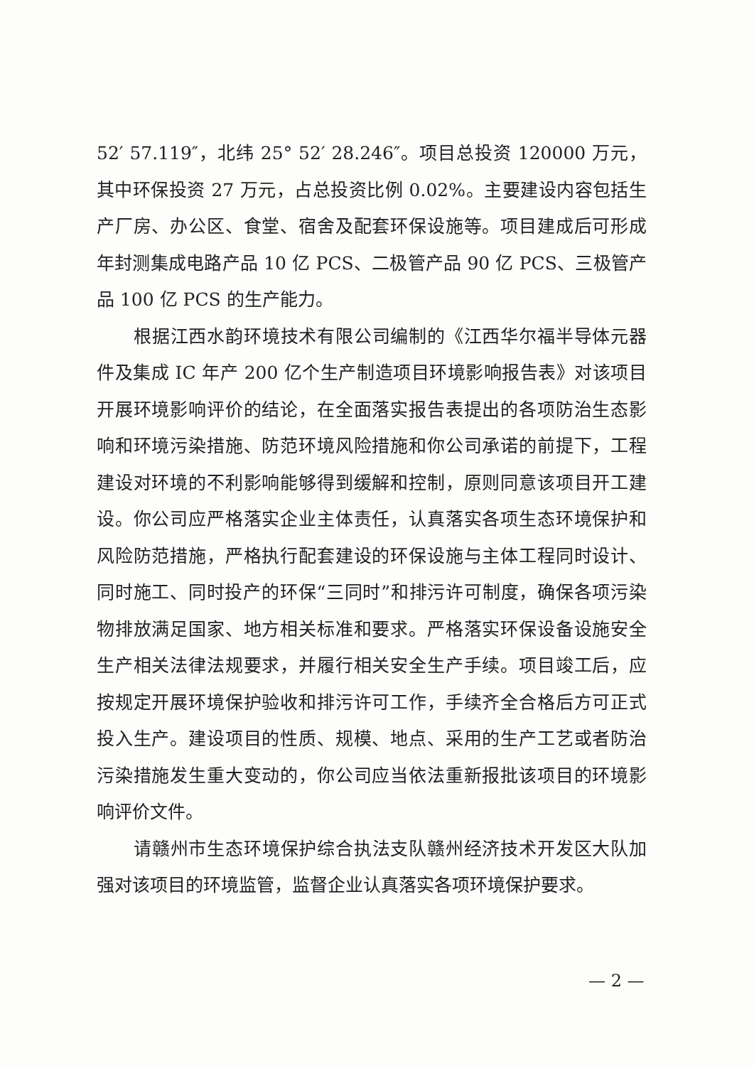52′ 57.119″，北纬 25° 52′ 28.246″。项目总投资 120000 万元，其中环保投资 27 万元，占总投资比例 0.02%。主要建设内容包括生产厂房、办公区、食堂、宿舍及配套环保设施等。项目建成后可形成年封测集成电路产品 10 亿 PCS、二极管产品 90 亿 PCS、三极管产品 100 亿 PCS 的生产能力。
根据江西水韵环境技术有限公司编制的《江西华尔福半导体元器件及集成 IC 年产 200 亿个生产制造项目环境影响报告表》对该项目开展环境影响评价的结论，在全面落实报告表提出的各项防治生态影响和环境污染措施、防范环境风险措施和你公司承诺的前提下，工程建设对环境的不利影响能够得到缓解和控制，原则同意该项目开工建设。你公司应严格落实企业主体责任，认真落实各项生态环境保护和风险防范措施，严格执行配套建设的环保设施与主体工程同时设计、同时施工、同时投产的环保“三同时”和排污许可制度，确保各项污染物排放满足国家、地方相关标准和要求。严格落实环保设备设施安全生产相关法律法规要求，并履行相关安全生产手续。项目竣工后，应按规定开展环境保护验收和排污许可工作，手续齐全合格后方可正式投入生产。建设项目的性质、规模、地点、采用的生产工艺或者防治污染措施发生重大变动的，你公司应当依法重新报批该项目的环境影响评价文件。
请赣州市生态环境保护综合执法支队赣州经济技术开发区大队加强对该项目的环境监管，监督企业认真落实各项环境保护要求。
— 2 —